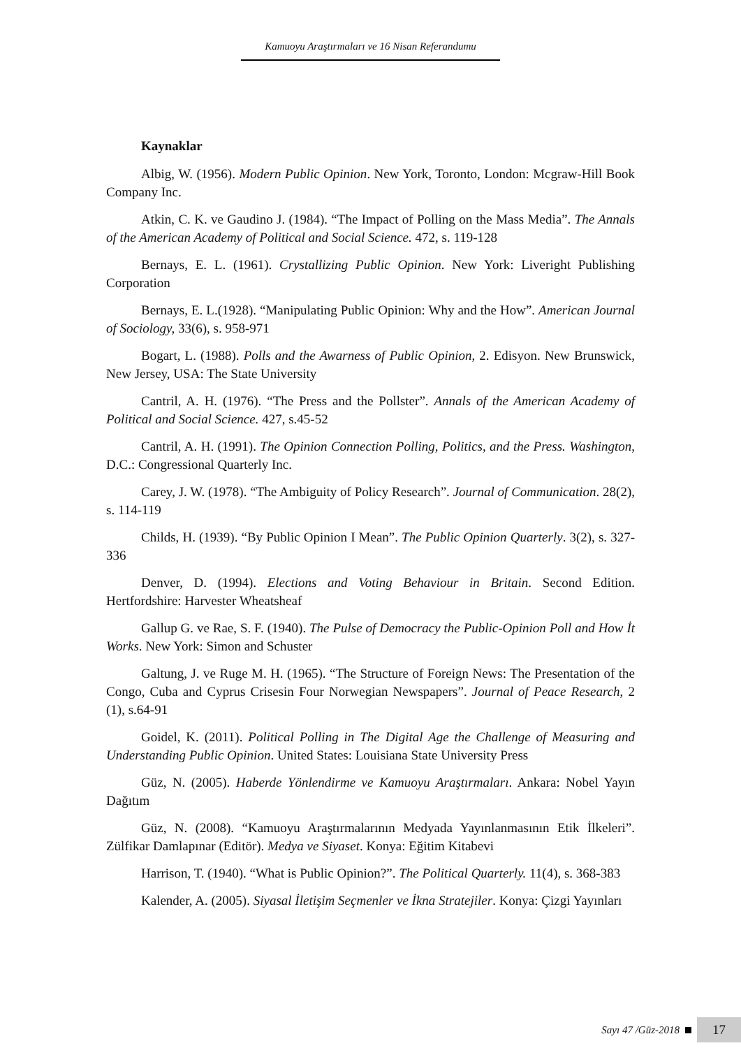Kamuoyu Araştırmaları ve 16 Nisan Referandumu
Kaynaklar
Albig, W. (1956). Modern Public Opinion. New York, Toronto, London: Mcgraw-Hill Book Company Inc.
Atkin, C. K. ve Gaudino J. (1984). “The Impact of Polling on the Mass Media”. The Annals of the American Academy of Political and Social Science. 472, s. 119-128
Bernays, E. L. (1961). Crystallizing Public Opinion. New York: Liveright Publishing Corporation
Bernays, E. L.(1928). “Manipulating Public Opinion: Why and the How”. American Journal of Sociology, 33(6), s. 958-971
Bogart, L. (1988). Polls and the Awarness of Public Opinion, 2. Edisyon. New Brunswick, New Jersey, USA: The State University
Cantril, A. H. (1976). “The Press and the Pollster”. Annals of the American Academy of Political and Social Science. 427, s.45-52
Cantril, A. H. (1991). The Opinion Connection Polling, Politics, and the Press. Washington, D.C.: Congressional Quarterly Inc.
Carey, J. W. (1978). “The Ambiguity of Policy Research”. Journal of Communication. 28(2), s. 114-119
Childs, H. (1939). “By Public Opinion I Mean”. The Public Opinion Quarterly. 3(2), s. 327-336
Denver, D. (1994). Elections and Voting Behaviour in Britain. Second Edition. Hertfordshire: Harvester Wheatsheaf
Gallup G. ve Rae, S. F. (1940). The Pulse of Democracy the Public-Opinion Poll and How İt Works. New York: Simon and Schuster
Galtung, J. ve Ruge M. H. (1965). “The Structure of Foreign News: The Presentation of the Congo, Cuba and Cyprus Crisesin Four Norwegian Newspapers”. Journal of Peace Research, 2 (1), s.64-91
Goidel, K. (2011). Political Polling in The Digital Age the Challenge of Measuring and Understanding Public Opinion. United States: Louisiana State University Press
Güz, N. (2005). Haberde Yönlendirme ve Kamuoyu Araştırmaları. Ankara: Nobel Yayın Dağıtım
Güz, N. (2008). “Kamuoyu Araştırmalarının Medyada Yayınlanmasının Etik İlkeleri”. Zülfikar Damlapınar (Editör). Medya ve Siyaset. Konya: Eğitim Kitabevi
Harrison, T. (1940). “What is Public Opinion?”. The Political Quarterly. 11(4), s. 368-383
Kalender, A. (2005). Siyasal İletişim Seçmenler ve İkna Stratejiler. Konya: Çizgi Yayınları
Sayı 47 /Güz-2018 17